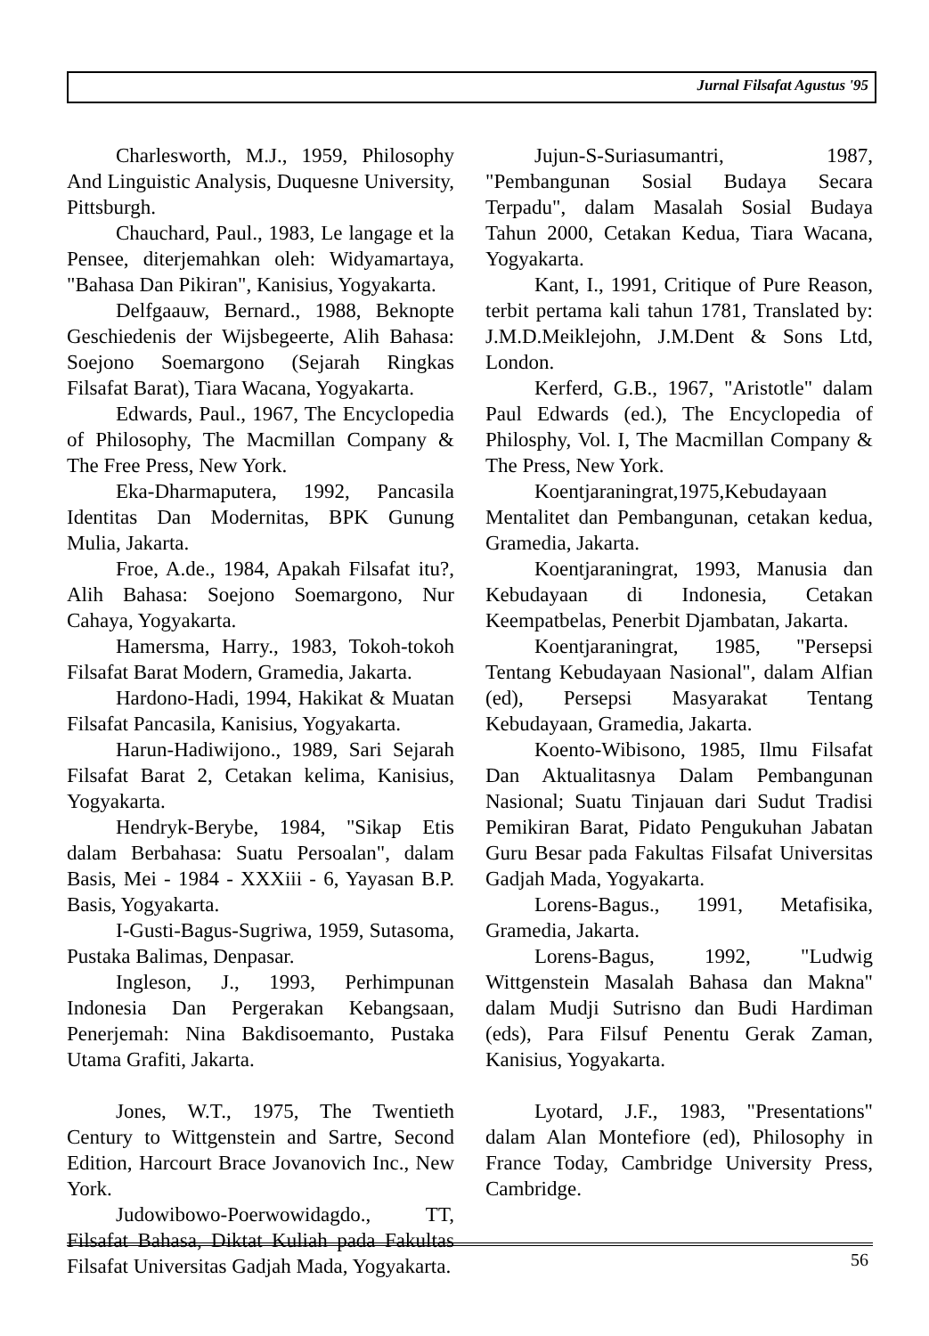Jurnal Filsafat Agustus '95
Charlesworth, M.J., 1959, Philosophy And Linguistic Analysis, Duquesne University, Pittsburgh.
Chauchard, Paul., 1983, Le langage et la Pensee, diterjemahkan oleh: Widyamartaya, "Bahasa Dan Pikiran", Kanisius, Yogyakarta.
Delfgaauw, Bernard., 1988, Beknopte Geschiedenis der Wijsbegeerte, Alih Bahasa: Soejono Soemargono (Sejarah Ringkas Filsafat Barat), Tiara Wacana, Yogyakarta.
Edwards, Paul., 1967, The Encyclopedia of Philosophy, The Macmillan Company & The Free Press, New York.
Eka-Dharmaputera, 1992, Pancasila Identitas Dan Modernitas, BPK Gunung Mulia, Jakarta.
Froe, A.de., 1984, Apakah Filsafat itu?, Alih Bahasa: Soejono Soemargono, Nur Cahaya, Yogyakarta.
Hamersma, Harry., 1983, Tokoh-tokoh Filsafat Barat Modern, Gramedia, Jakarta.
Hardono-Hadi, 1994, Hakikat & Muatan Filsafat Pancasila, Kanisius, Yogyakarta.
Harun-Hadiwijono., 1989, Sari Sejarah Filsafat Barat 2, Cetakan kelima, Kanisius, Yogyakarta.
Hendryk-Berybe, 1984, "Sikap Etis dalam Berbahasa: Suatu Persoalan", dalam Basis, Mei - 1984 - XXXiii - 6, Yayasan B.P. Basis, Yogyakarta.
I-Gusti-Bagus-Sugriwa, 1959, Sutasoma, Pustaka Balimas, Denpasar.
Ingleson, J., 1993, Perhimpunan Indonesia Dan Pergerakan Kebangsaan, Penerjemah: Nina Bakdisoemanto, Pustaka Utama Grafiti, Jakarta.
Jones, W.T., 1975, The Twentieth Century to Wittgenstein and Sartre, Second Edition, Harcourt Brace Jovanovich Inc., New York.
Judowibowo-Poerwowidagdo., TT, Filsafat Bahasa, Diktat Kuliah pada Fakultas Filsafat Universitas Gadjah Mada, Yogyakarta.
Jujun-S-Suriasumantri, 1987, "Pembangunan Sosial Budaya Secara Terpadu", dalam Masalah Sosial Budaya Tahun 2000, Cetakan Kedua, Tiara Wacana, Yogyakarta.
Kant, I., 1991, Critique of Pure Reason, terbit pertama kali tahun 1781, Translated by: J.M.D.Meiklejohn, J.M.Dent & Sons Ltd, London.
Kerferd, G.B., 1967, "Aristotle" dalam Paul Edwards (ed.), The Encyclopedia of Philosphy, Vol. I, The Macmillan Company & The Press, New York.
Koentjaraningrat,1975,Kebudayaan Mentalitet dan Pembangunan, cetakan kedua, Gramedia, Jakarta.
Koentjaraningrat, 1993, Manusia dan Kebudayaan di Indonesia, Cetakan Keempatbelas, Penerbit Djambatan, Jakarta.
Koentjaraningrat, 1985, "Persepsi Tentang Kebudayaan Nasional", dalam Alfian (ed), Persepsi Masyarakat Tentang Kebudayaan, Gramedia, Jakarta.
Koento-Wibisono, 1985, Ilmu Filsafat Dan Aktualitasnya Dalam Pembangunan Nasional; Suatu Tinjauan dari Sudut Tradisi Pemikiran Barat, Pidato Pengukuhan Jabatan Guru Besar pada Fakultas Filsafat Universitas Gadjah Mada, Yogyakarta.
Lorens-Bagus., 1991, Metafisika, Gramedia, Jakarta.
Lorens-Bagus, 1992, "Ludwig Wittgenstein Masalah Bahasa dan Makna" dalam Mudji Sutrisno dan Budi Hardiman (eds), Para Filsuf Penentu Gerak Zaman, Kanisius, Yogyakarta.
Lyotard, J.F., 1983, "Presentations" dalam Alan Montefiore (ed), Philosophy in France Today, Cambridge University Press, Cambridge.
56